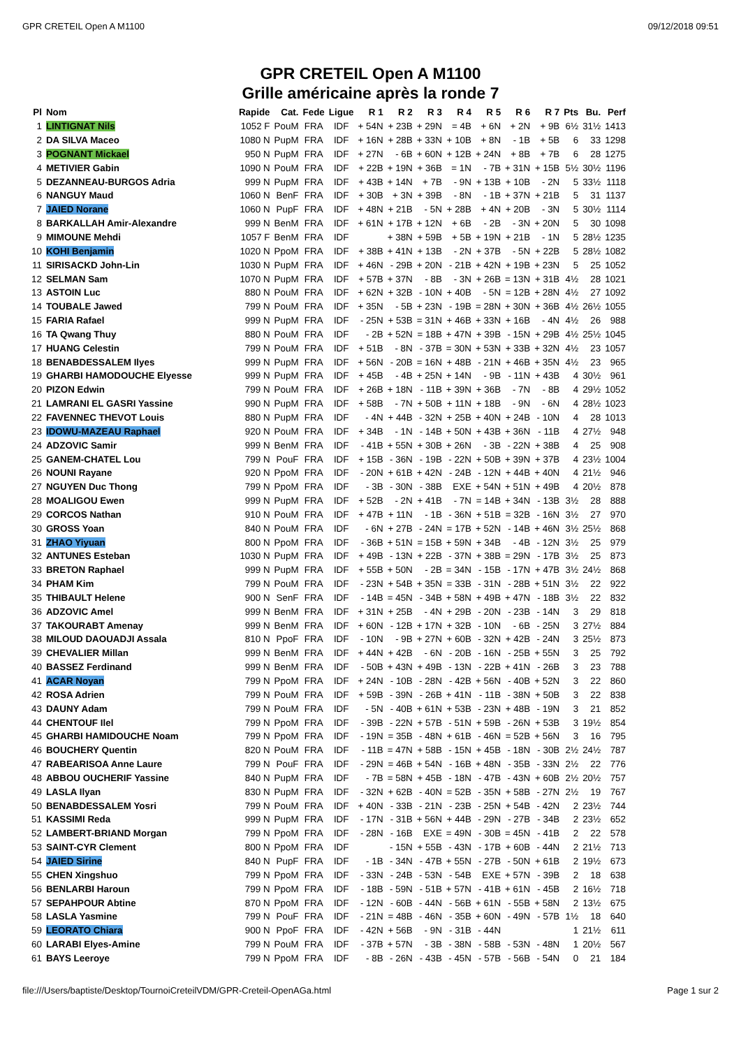GPR CRETEIL Open A M1100 09/12/2018 09:51
GPR CRETEIL Open A M1100
Grille américaine après la ronde 7
| Pl | Nom | Rapide | Cat. | Fede | Ligue | R 1 | R 2 | R 3 | R 4 | R 5 | R 6 | R 7 | Pts | Bu. | Perf |
| --- | --- | --- | --- | --- | --- | --- | --- | --- | --- | --- | --- | --- | --- | --- | --- |
| 1 | LINTIGNAT Nils | 1052 F | PouM | FRA | IDF | + 54N | + 23B | + 29N | = 4B | + 6N | + 2N | + 9B | 6½ | 31½ | 1413 |
| 2 | DA SILVA Maceo | 1080 N | PupM | FRA | IDF | + 16N | + 28B | + 33N | + 10B | + 8N | - 1B | + 5B | 6 | 33 | 1298 |
| 3 | POGNANT Mickael | 950 N | PupM | FRA | IDF | + 27N | - 6B | + 60N | + 12B | + 24N | + 8B | + 7B | 6 | 28 | 1275 |
| 4 | METIVIER Gabin | 1090 N | PouM | FRA | IDF | + 22B | + 19N | + 36B | = 1N | - 7B | + 31N | + 15B | 5½ | 30½ | 1196 |
| 5 | DEZANNEAU-BURGOS Adria | 999 N | PupM | FRA | IDF | + 43B | + 14N | + 7B | - 9N | + 13B | + 10B | - 2N | 5 | 33½ | 1118 |
| 6 | NANGUY Maud | 1060 N | BenF | FRA | IDF | + 30B | + 3N | + 39B | - 8N | - 1B | + 37N | + 21B | 5 | 31 | 1137 |
| 7 | JAIED Norane | 1060 N | PupF | FRA | IDF | + 48N | + 21B | - 5N | + 28B | + 4N | + 20B | - 3N | 5 | 30½ | 1114 |
| 8 | BARKALLAH Amir-Alexandre | 999 N | BenM | FRA | IDF | + 61N | + 17B | + 12N | + 6B | - 2B | - 3N | + 20N | 5 | 30 | 1098 |
| 9 | MIMOUNE Mehdi | 1057 F | BenM | FRA | IDF | | + 38N | + 59B | + 5B | + 19N | + 21B | - 1N | 5 | 28½ | 1235 |
| 10 | KOHI Benjamin | 1020 N | PpoM | FRA | IDF | + 38B | + 41N | + 13B | - 2N | + 37B | - 5N | + 22B | 5 | 28½ | 1082 |
| 11 | SIRISACKD John-Lin | 1030 N | PupM | FRA | IDF | + 46N | - 29B | + 20N | - 21B | + 42N | + 19B | + 23N | 5 | 25 | 1052 |
| 12 | SELMAN Sam | 1070 N | PupM | FRA | IDF | + 57B | + 37N | - 8B | - 3N | + 26B | = 13N | + 31B | 4½ | 28 | 1021 |
| 13 | ASTOIN Luc | 880 N | PouM | FRA | IDF | + 62N | + 32B | - 10N | + 40B | - 5N | = 12B | + 28N | 4½ | 27 | 1092 |
| 14 | TOUBALE Jawed | 799 N | PouM | FRA | IDF | + 35N | - 5B | + 23N | - 19B | = 28N | + 30N | + 36B | 4½ | 26½ | 1055 |
| 15 | FARIA Rafael | 999 N | PupM | FRA | IDF | - 25N | + 53B | = 31N | + 46B | + 33N | + 16B | - 4N | 4½ | 26 | 988 |
| 16 | TA Qwang Thuy | 880 N | PouM | FRA | IDF | - 2B | + 52N | = 18B | + 47N | + 39B | - 15N | + 29B | 4½ | 25½ | 1045 |
| 17 | HUANG Celestin | 799 N | PouM | FRA | IDF | + 51B | - 8N | - 37B | = 30N | + 53N | + 33B | + 32N | 4½ | 23 | 1057 |
| 18 | BENABDESSALEM Ilyes | 999 N | PupM | FRA | IDF | + 56N | - 20B | = 16N | + 48B | - 21N | + 46B | + 35N | 4½ | 23 | 965 |
| 19 | GHARBI HAMODOUCHE Elyesse | 999 N | PupM | FRA | IDF | + 45B | - 4B | + 25N | + 14N | - 9B | - 11N | + 43B | 4 | 30½ | 961 |
| 20 | PIZON Edwin | 799 N | PouM | FRA | IDF | + 26B | + 18N | - 11B | + 39N | + 36B | - 7N | - 8B | 4 | 29½ | 1052 |
| 21 | LAMRANI EL GASRI Yassine | 990 N | PupM | FRA | IDF | + 58B | - 7N | + 50B | + 11N | + 18B | - 9N | - 6N | 4 | 28½ | 1023 |
| 22 | FAVENNEC THEVOT Louis | 880 N | PupM | FRA | IDF | - 4N | + 44B | - 32N | + 25B | + 40N | + 24B | - 10N | 4 | 28 | 1013 |
| 23 | IDOWU-MAZEAU Raphael | 920 N | PouM | FRA | IDF | + 34B | - 1N | - 14B | + 50N | + 43B | + 36N | - 11B | 4 | 27½ | 948 |
| 24 | ADZOVIC Samir | 999 N | BenM | FRA | IDF | - 41B | + 55N | + 30B | + 26N | - 3B | - 22N | + 38B | 4 | 25 | 908 |
| 25 | GANEM-CHATEL Lou | 799 N | PouF | FRA | IDF | + 15B | - 36N | - 19B | - 22N | + 50B | + 39N | + 37B | 4 | 23½ | 1004 |
| 26 | NOUNI Rayane | 920 N | PpoM | FRA | IDF | - 20N | + 61B | + 42N | - 24B | - 12N | + 44B | + 40N | 4 | 21½ | 946 |
| 27 | NGUYEN Duc Thong | 799 N | PpoM | FRA | IDF | - 3B | - 30N | - 38B | EXE | + 54N | + 51N | + 49B | 4 | 20½ | 878 |
| 28 | MOALIGOU Ewen | 999 N | PupM | FRA | IDF | + 52B | - 2N | + 41B | - 7N | = 14B | + 34N | - 13B | 3½ | 28 | 888 |
| 29 | CORCOS Nathan | 910 N | PouM | FRA | IDF | + 47B | + 11N | - 1B | - 36N | + 51B | = 32B | - 16N | 3½ | 27 | 970 |
| 30 | GROSS Yoan | 840 N | PouM | FRA | IDF | - 6N | + 27B | - 24N | = 17B | + 52N | - 14B | + 46N | 3½ | 25½ | 868 |
| 31 | ZHAO Yiyuan | 800 N | PpoM | FRA | IDF | - 36B | + 51N | = 15B | + 59N | + 34B | - 4B | - 12N | 3½ | 25 | 979 |
| 32 | ANTUNES Esteban | 1030 N | PupM | FRA | IDF | + 49B | - 13N | + 22B | - 37N | + 38B | = 29N | - 17B | 3½ | 25 | 873 |
| 33 | BRETON Raphael | 999 N | PupM | FRA | IDF | + 55B | + 50N | - 2B | = 34N | - 15B | - 17N | + 47B | 3½ | 24½ | 868 |
| 34 | PHAM Kim | 799 N | PouM | FRA | IDF | - 23N | + 54B | + 35N | = 33B | - 31N | - 28B | + 51N | 3½ | 22 | 922 |
| 35 | THIBAULT Helene | 900 N | SenF | FRA | IDF | - 14B | = 45N | - 34B | + 58N | + 49B | + 47N | - 18B | 3½ | 22 | 832 |
| 36 | ADZOVIC Amel | 999 N | BenM | FRA | IDF | + 31N | + 25B | - 4N | + 29B | - 20N | - 23B | - 14N | 3 | 29 | 818 |
| 37 | TAKOURABT Amenay | 999 N | BenM | FRA | IDF | + 60N | - 12B | + 17N | + 32B | - 10N | - 6B | - 25N | 3 | 27½ | 884 |
| 38 | MILOUD DAOUADJI Assala | 810 N | PpoF | FRA | IDF | - 10N | - 9B | + 27N | + 60B | - 32N | + 42B | - 24N | 3 | 25½ | 873 |
| 39 | CHEVALIER Millan | 999 N | BenM | FRA | IDF | + 44N | + 42B | - 6N | - 20B | - 16N | - 25B | + 55N | 3 | 25 | 792 |
| 40 | BASSEZ Ferdinand | 999 N | BenM | FRA | IDF | - 50B | + 43N | + 49B | - 13N | - 22B | + 41N | - 26B | 3 | 23 | 788 |
| 41 | ACAR Noyan | 799 N | PpoM | FRA | IDF | + 24N | - 10B | - 28N | - 42B | + 56N | - 40B | + 52N | 3 | 22 | 860 |
| 42 | ROSA Adrien | 799 N | PouM | FRA | IDF | + 59B | - 39N | - 26B | + 41N | - 11B | - 38N | + 50B | 3 | 22 | 838 |
| 43 | DAUNY Adam | 799 N | PouM | FRA | IDF | - 5N | - 40B | + 61N | + 53B | - 23N | + 48B | - 19N | 3 | 21 | 852 |
| 44 | CHENTOUF Ilel | 799 N | PpoM | FRA | IDF | - 39B | - 22N | + 57B | - 51N | + 59B | - 26N | + 53B | 3 | 19½ | 854 |
| 45 | GHARBI HAMIDOUCHE Noam | 799 N | PpoM | FRA | IDF | - 19N | = 35B | - 48N | + 61B | - 46N | = 52B | + 56N | 3 | 16 | 795 |
| 46 | BOUCHERY Quentin | 820 N | PouM | FRA | IDF | - 11B | = 47N | + 58B | - 15N | + 45B | - 18N | - 30B | 2½ | 24½ | 787 |
| 47 | RABEARISOA Anne Laure | 799 N | PouF | FRA | IDF | - 29N | = 46B | + 54N | - 16B | + 48N | - 35B | - 33N | 2½ | 22 | 776 |
| 48 | ABBOU OUCHERIF Yassine | 840 N | PupM | FRA | IDF | - 7B | = 58N | + 45B | - 18N | - 47B | - 43N | + 60B | 2½ | 20½ | 757 |
| 49 | LASLA Ilyan | 830 N | PupM | FRA | IDF | - 32N | + 62B | - 40N | = 52B | - 35N | + 58B | - 27N | 2½ | 19 | 767 |
| 50 | BENABDESSALEM Yosri | 799 N | PouM | FRA | IDF | + 40N | - 33B | - 21N | - 23B | - 25N | + 54B | - 42N | 2 | 23½ | 744 |
| 51 | KASSIMI Reda | 999 N | PupM | FRA | IDF | - 17N | - 31B | + 56N | + 44B | - 29N | - 27B | - 34B | 2 | 23½ | 652 |
| 52 | LAMBERT-BRIAND Morgan | 799 N | PpoM | FRA | IDF | - 28N | - 16B | EXE | = 49N | - 30B | = 45N | - 41B | 2 | 22 | 578 |
| 53 | SAINT-CYR Clement | 800 N | PpoM | FRA | IDF | | - 15N | + 55B | - 43N | - 17B | + 60B | - 44N | 2 | 21½ | 713 |
| 54 | JAIED Sirine | 840 N | PupF | FRA | IDF | - 1B | - 34N | - 47B | + 55N | - 27B | - 50N | + 61B | 2 | 19½ | 673 |
| 55 | CHEN Xingshuo | 799 N | PpoM | FRA | IDF | - 33N | - 24B | - 53N | - 54B | EXE | + 57N | - 39B | 2 | 18 | 638 |
| 56 | BENLARBI Haroun | 799 N | PpoM | FRA | IDF | - 18B | - 59N | - 51B | + 57N | - 41B | + 61N | - 45B | 2 | 16½ | 718 |
| 57 | SEPAHPOUR Abtine | 870 N | PpoM | FRA | IDF | - 12N | - 60B | - 44N | - 56B | + 61N | - 55B | + 58N | 2 | 13½ | 675 |
| 58 | LASLA Yasmine | 799 N | PouF | FRA | IDF | - 21N | = 48B | - 46N | - 35B | + 60N | - 49N | - 57B | 1½ | 18 | 640 |
| 59 | LEORATO Chiara | 900 N | PpoF | FRA | IDF | - 42N | + 56B | - 9N | - 31B | - 44N | | | 1 | 21½ | 611 |
| 60 | LARABI Elyes-Amine | 799 N | PouM | FRA | IDF | - 37B | + 57N | - 3B | - 38N | - 58B | - 53N | - 48N | 1 | 20½ | 567 |
| 61 | BAYS Leeroye | 799 N | PpoM | FRA | IDF | - 8B | - 26N | - 43B | - 45N | - 57B | - 56B | - 54N | 0 | 21 | 184 |
file:///Users/baptiste/Desktop/TournoiCreteilVDM/GPR-Creteil-OpenAGa.html Page 1 sur 2